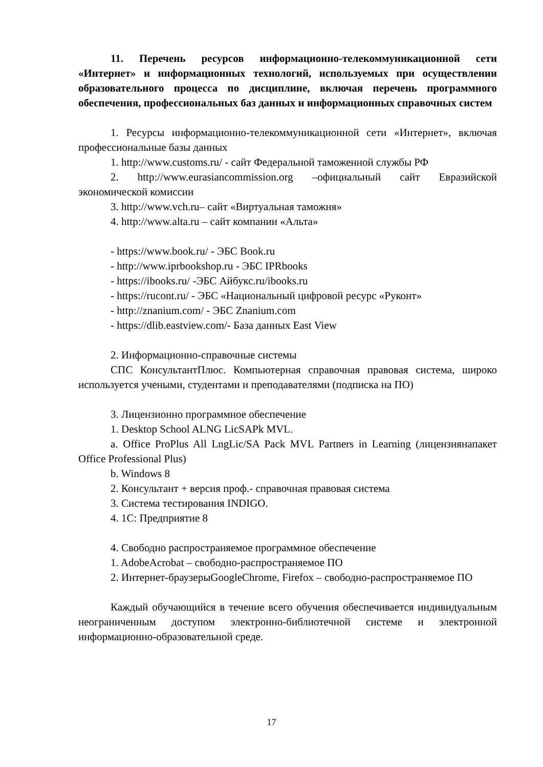11. Перечень ресурсов информационно-телекоммуникационной сети «Интернет» и информационных технологий, используемых при осуществлении образовательного процесса по дисциплине, включая перечень программного обеспечения, профессиональных баз данных и информационных справочных систем
1. Ресурсы информационно-телекоммуникационной сети «Интернет», включая профессиональные базы данных
1. http://www.customs.ru/ - сайт Федеральной таможенной службы РФ
2. http://www.eurasiancommission.org –официальный сайт Евразийской экономической комиссии
3. http://www.vch.ru– сайт «Виртуальная таможня»
4. http://www.alta.ru – сайт компании «Альта»
- https://www.book.ru/ - ЭБС Book.ru
- http://www.iprbookshop.ru - ЭБС IPRbooks
- https://ibooks.ru/ -ЭБС Айбукс.ru/ibooks.ru
- https://rucont.ru/ - ЭБС «Национальный цифровой ресурс «Руконт»
- http://znanium.com/ - ЭБС Znanium.com
- https://dlib.eastview.com/- База данных East View
2. Информационно-справочные системы
СПС КонсультантПлюс. Компьютерная справочная правовая система, широко используется учеными, студентами и преподавателями (подписка на ПО)
3. Лицензионно программное обеспечение
1. Desktop School ALNG LicSAPk MVL.
a. Office ProPlus All LngLic/SA Pack MVL Partners in Learning (лицензиянапакет Office Professional Plus)
b. Windows 8
2. Консультант + версия проф.- справочная правовая система
3. Система тестирования INDIGO.
4. 1С: Предприятие 8
4. Свободно распространяемое программное обеспечение
1. AdobeAcrobat – свободно-распространяемое ПО
2. Интернет-браузерыGoogleChrome, Firefox – свободно-распространяемое ПО
Каждый обучающийся в течение всего обучения обеспечивается индивидуальным неограниченным доступом электронно-библиотечной системе и электронной информационно-образовательной среде.
17